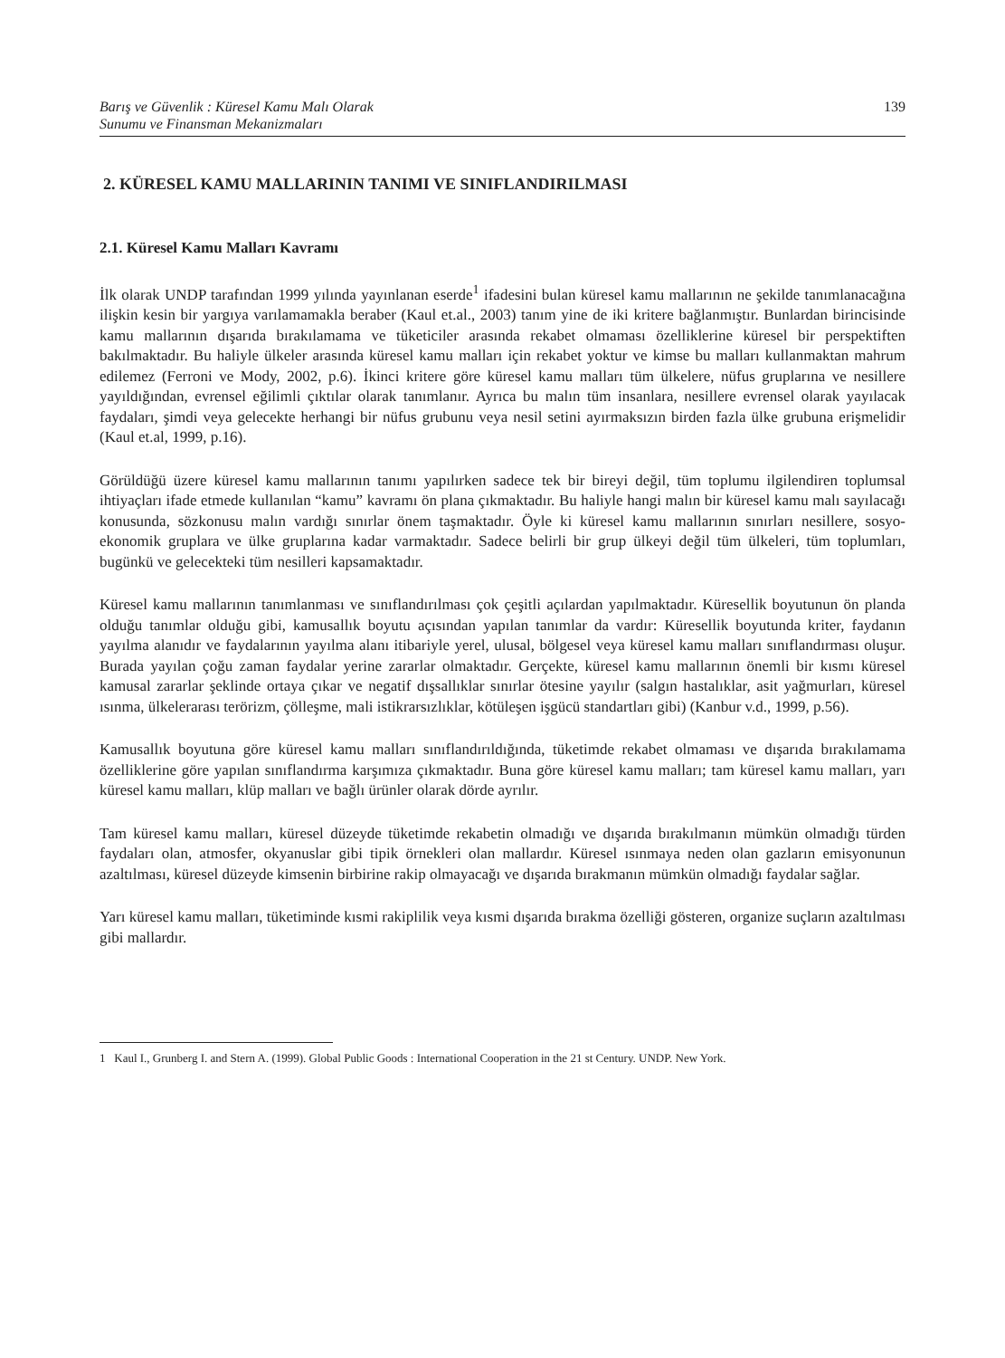Barış ve Güvenlik : Küresel Kamu Malı Olarak
Sunumu ve Finansman Mekanizmaları
139
2. KÜRESEL KAMU MALLARININ TANIMI VE SINIFLANDIRILMASI
2.1. Küresel Kamu Malları Kavramı
İlk olarak UNDP tarafından 1999 yılında yayınlanan eserde<sup>1</sup> ifadesini bulan küresel kamu mallarının ne şekilde tanımlanacağına ilişkin kesin bir yargıya varılamamakla beraber (Kaul et.al., 2003) tanım yine de iki kritere bağlanmıştır. Bunlardan birincisinde kamu mallarının dışarıda bırakılamama ve tüketiciler arasında rekabet olmaması özelliklerine küresel bir perspektiften bakılmaktadır. Bu haliyle ülkeler arasında küresel kamu malları için rekabet yoktur ve kimse bu malları kullanmaktan mahrum edilemez (Ferroni ve Mody, 2002, p.6). İkinci kritere göre küresel kamu malları tüm ülkelere, nüfus gruplarına ve nesillere yayıldığından, evrensel eğilimli çıktılar olarak tanımlanır. Ayrıca bu malın tüm insanlara, nesillere evrensel olarak yayılacak faydaları, şimdi veya gelecekte herhangi bir nüfus grubunu veya nesil setini ayırmaksızın birden fazla ülke grubuna erişmelidir (Kaul et.al, 1999, p.16).
Görüldüğü üzere küresel kamu mallarının tanımı yapılırken sadece tek bir bireyi değil, tüm toplumu ilgilendiren toplumsal ihtiyaçları ifade etmede kullanılan “kamu” kavramı ön plana çıkmaktadır. Bu haliyle hangi malın bir küresel kamu malı sayılacağı konusunda, sözkonusu malın vardığı sınırlar önem taşmaktadır. Öyle ki küresel kamu mallarının sınırları nesillere, sosyo-ekonomik gruplara ve ülke gruplarına kadar varmaktadır. Sadece belirli bir grup ülkeyi değil tüm ülkeleri, tüm toplumları, bugünkü ve gelecekteki tüm nesilleri kapsamaktadır.
Küresel kamu mallarının tanımlanması ve sınıflandırılması çok çeşitli açılardan yapılmaktadır. Küresellik boyutunun ön planda olduğu tanımlar olduğu gibi, kamusallık boyutu açısından yapılan tanımlar da vardır: Küresellik boyutunda kriter, faydanın yayılma alanıdır ve faydalarının yayılma alanı itibariyle yerel, ulusal, bölgesel veya küresel kamu malları sınıflandırması oluşur. Burada yayılan çoğu zaman faydalar yerine zararlar olmaktadır. Gerçekte, küresel kamu mallarının önemli bir kısmı küresel kamusal zararlar şeklinde ortaya çıkar ve negatif dışsallıklar sınırlar ötesine yayılır (salgın hastalıklar, asit yağmurları, küresel ısınma, ülkelerarası terörizm, çölleşme, mali istikrarsızlıklar, kötüleşen işgücü standartları gibi) (Kanbur v.d., 1999, p.56).
Kamusallık boyutuna göre küresel kamu malları sınıflandırıldığında, tüketimde rekabet olmaması ve dışarıda bırakılamama özelliklerine göre yapılan sınıflandırma karşımıza çıkmaktadır. Buna göre küresel kamu malları; tam küresel kamu malları, yarı küresel kamu malları, klüp malları ve bağlı ürünler olarak dörde ayrılır.
Tam küresel kamu malları, küresel düzeyde tüketimde rekabetin olmadığı ve dışarıda bırakılmanın mümkün olmadığı türden faydaları olan, atmosfer, okyanuslar gibi tipik örnekleri olan mallardır. Küresel ısınmaya neden olan gazların emisyonunun azaltılması, küresel düzeyde kimsenin birbirine rakip olmayacağı ve dışarıda bırakmanın mümkün olmadığı faydalar sağlar.
Yarı küresel kamu malları, tüketiminde kısmi rakiplilik veya kısmi dışarıda bırakma özelliği gösteren, organize suçların azaltılması gibi mallardır.
1 Kaul I., Grunberg I. and Stern A. (1999). Global Public Goods : International Cooperation in the 21 st Century. UNDP. New York.